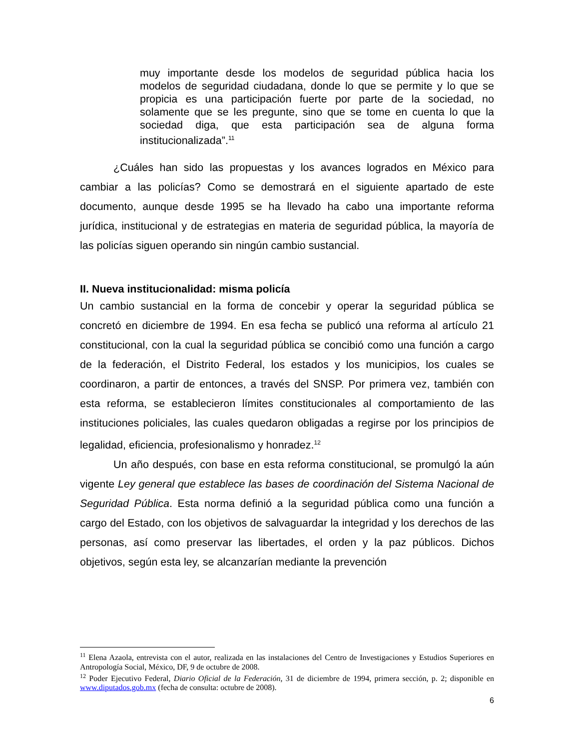muy importante desde los modelos de seguridad pública hacia los modelos de seguridad ciudadana, donde lo que se permite y lo que se propicia es una participación fuerte por parte de la sociedad, no solamente que se les pregunte, sino que se tome en cuenta lo que la sociedad diga, que esta participación sea de alguna forma institucionalizada”.<sup>11</sup>
¿Cuáles han sido las propuestas y los avances logrados en México para cambiar a las policías? Como se demostrará en el siguiente apartado de este documento, aunque desde 1995 se ha llevado ha cabo una importante reforma jurídica, institucional y de estrategias en materia de seguridad pública, la mayoría de las policías siguen operando sin ningún cambio sustancial.
II. Nueva institucionalidad: misma policía
Un cambio sustancial en la forma de concebir y operar la seguridad pública se concretó en diciembre de 1994. En esa fecha se publicó una reforma al artículo 21 constitucional, con la cual la seguridad pública se concibió como una función a cargo de la federación, el Distrito Federal, los estados y los municipios, los cuales se coordinaron, a partir de entonces, a través del SNSP. Por primera vez, también con esta reforma, se establecieron límites constitucionales al comportamiento de las instituciones policiales, las cuales quedaron obligadas a regirse por los principios de legalidad, eficiencia, profesionalismo y honradez.<sup>12</sup>
Un año después, con base en esta reforma constitucional, se promulgó la aún vigente Ley general que establece las bases de coordinación del Sistema Nacional de Seguridad Pública. Esta norma definió a la seguridad pública como una función a cargo del Estado, con los objetivos de salvaguardar la integridad y los derechos de las personas, así como preservar las libertades, el orden y la paz públicos. Dichos objetivos, según esta ley, se alcanzarían mediante la prevención
<sup>11</sup> Elena Azaola, entrevista con el autor, realizada en las instalaciones del Centro de Investigaciones y Estudios Superiores en Antropología Social, México, DF, 9 de octubre de 2008.
<sup>12</sup> Poder Ejecutivo Federal, Diario Oficial de la Federación, 31 de diciembre de 1994, primera sección, p. 2; disponible en www.diputados.gob.mx (fecha de consulta: octubre de 2008).
6